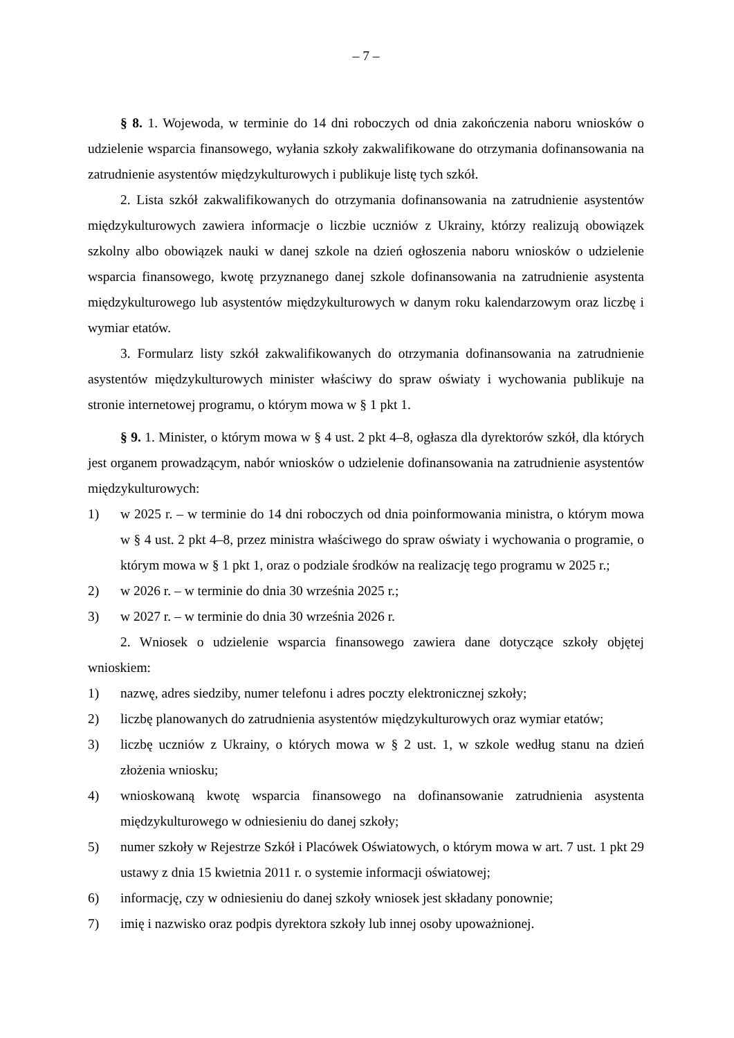– 7 –
§ 8. 1. Wojewoda, w terminie do 14 dni roboczych od dnia zakończenia naboru wniosków o udzielenie wsparcia finansowego, wyłania szkoły zakwalifikowane do otrzymania dofinansowania na zatrudnienie asystentów międzykulturowych i publikuje listę tych szkół.
2. Lista szkół zakwalifikowanych do otrzymania dofinansowania na zatrudnienie asystentów międzykulturowych zawiera informacje o liczbie uczniów z Ukrainy, którzy realizują obowiązek szkolny albo obowiązek nauki w danej szkole na dzień ogłoszenia naboru wniosków o udzielenie wsparcia finansowego, kwotę przyznanego danej szkole dofinansowania na zatrudnienie asystenta międzykulturowego lub asystentów międzykulturowych w danym roku kalendarzowym oraz liczbę i wymiar etatów.
3. Formularz listy szkół zakwalifikowanych do otrzymania dofinansowania na zatrudnienie asystentów międzykulturowych minister właściwy do spraw oświaty i wychowania publikuje na stronie internetowej programu, o którym mowa w § 1 pkt 1.
§ 9. 1. Minister, o którym mowa w § 4 ust. 2 pkt 4–8, ogłasza dla dyrektorów szkół, dla których jest organem prowadzącym, nabór wniosków o udzielenie dofinansowania na zatrudnienie asystentów międzykulturowych:
1) w 2025 r. – w terminie do 14 dni roboczych od dnia poinformowania ministra, o którym mowa w § 4 ust. 2 pkt 4–8, przez ministra właściwego do spraw oświaty i wychowania o programie, o którym mowa w § 1 pkt 1, oraz o podziale środków na realizację tego programu w 2025 r.;
2) w 2026 r. – w terminie do dnia 30 września 2025 r.;
3) w 2027 r. – w terminie do dnia 30 września 2026 r.
2. Wniosek o udzielenie wsparcia finansowego zawiera dane dotyczące szkoły objętej wnioskiem:
1) nazwę, adres siedziby, numer telefonu i adres poczty elektronicznej szkoły;
2) liczbę planowanych do zatrudnienia asystentów międzykulturowych oraz wymiar etatów;
3) liczbę uczniów z Ukrainy, o których mowa w § 2 ust. 1, w szkole według stanu na dzień złożenia wniosku;
4) wnioskowaną kwotę wsparcia finansowego na dofinansowanie zatrudnienia asystenta międzykulturowego w odniesieniu do danej szkoły;
5) numer szkoły w Rejestrze Szkół i Placówek Oświatowych, o którym mowa w art. 7 ust. 1 pkt 29 ustawy z dnia 15 kwietnia 2011 r. o systemie informacji oświatowej;
6) informację, czy w odniesieniu do danej szkoły wniosek jest składany ponownie;
7) imię i nazwisko oraz podpis dyrektora szkoły lub innej osoby upoważnionej.